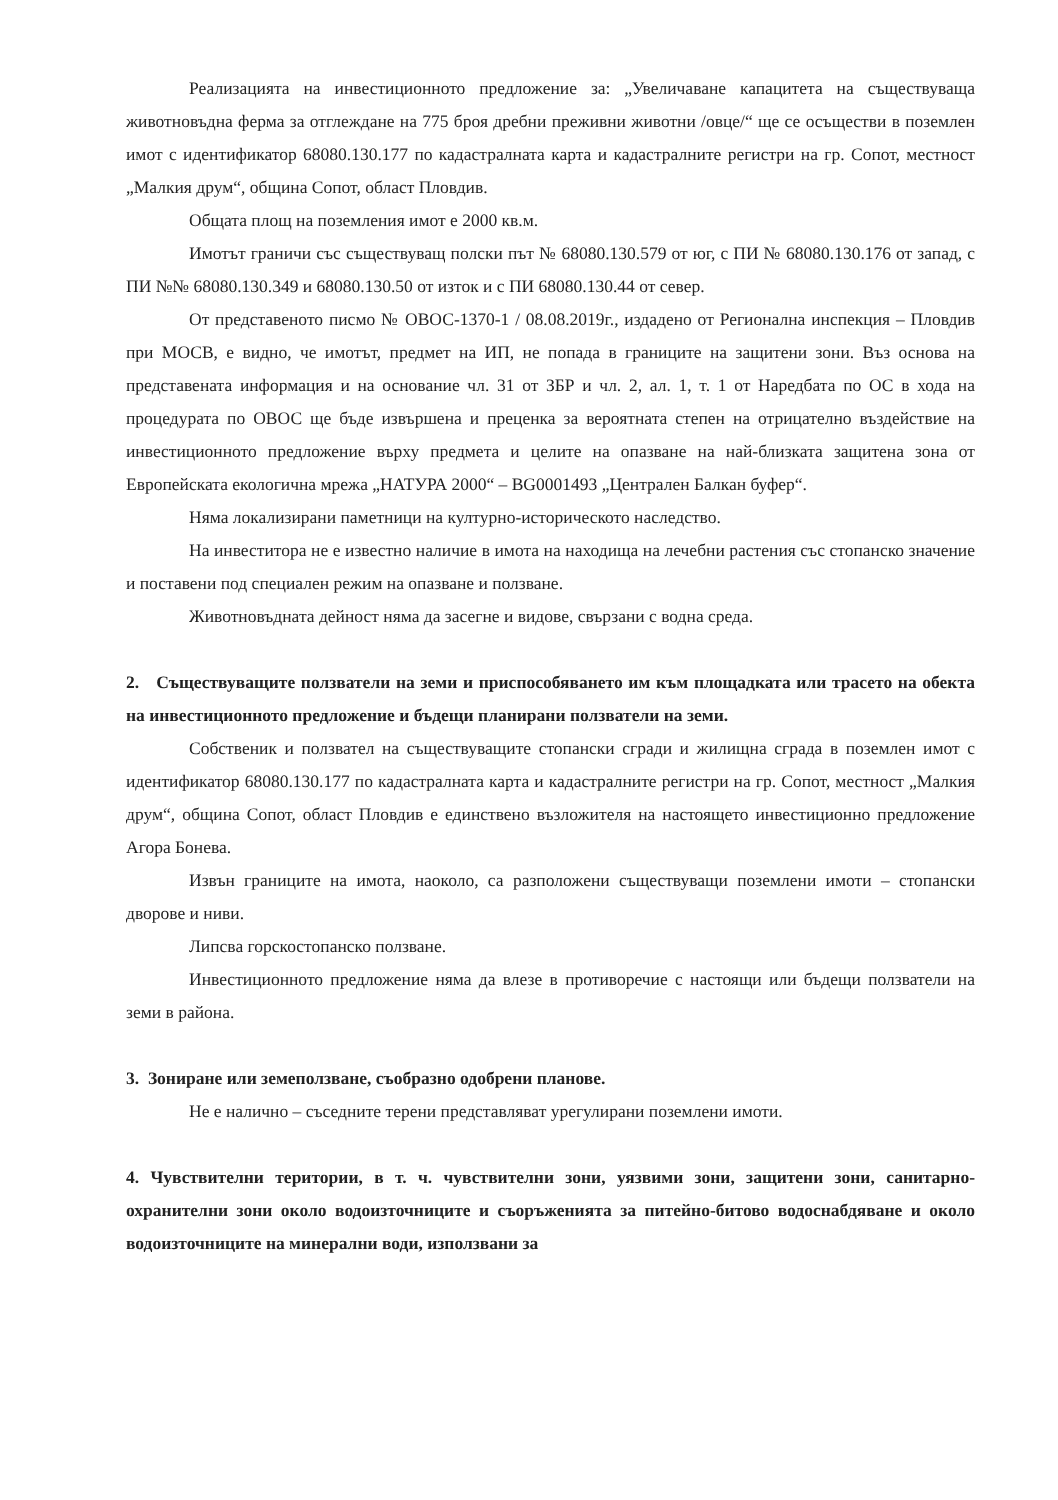Реализацията на инвестиционното предложение за: „Увеличаване капацитета на съществуваща животновъдна ферма за отглеждане на 775 броя дребни преживни животни /овце/“ ще се осъществи в поземлен имот с идентификатор 68080.130.177 по кадастралната карта и кадастралните регистри на гр. Сопот, местност „Малкия друм“, община Сопот, област Пловдив.
Общата площ на поземления имот е 2000 кв.м.
Имотът граничи със съществуващ полски път № 68080.130.579 от юг, с ПИ № 68080.130.176 от запад, с ПИ №№ 68080.130.349 и 68080.130.50 от изток и с ПИ 68080.130.44 от север.
От представеното писмо № ОВОС-1370-1 / 08.08.2019г., издадено от Регионална инспекция – Пловдив при МОСВ, е видно, че имотът, предмет на ИП, не попада в границите на защитени зони. Въз основа на представената информация и на основание чл. 31 от ЗБР и чл. 2, ал. 1, т. 1 от Наредбата по ОС в хода на процедурата по ОВОС ще бъде извършена и преценка за вероятната степен на отрицателно въздействие на инвестиционното предложение върху предмета и целите на опазване на най-близката защитена зона от Европейската екологична мрежа „НАТУРА 2000“ – BG0001493 „Централен Балкан буфер“.
Няма локализирани паметници на културно-историческото наследство.
На инвеститора не е известно наличие в имота на находища на лечебни растения със стопанско значение и поставени под специален режим на опазване и ползване.
Животновъдната дейност няма да засегне и видове, свързани с водна среда.
2. Съществуващите ползватели на земи и приспособяването им към площадката или трасето на обекта на инвестиционното предложение и бъдещи планирани ползватели на земи.
Собственик и ползвател на съществуващите стопански сгради и жилищна сграда в поземлен имот с идентификатор 68080.130.177 по кадастралната карта и кадастралните регистри на гр. Сопот, местност „Малкия друм“, община Сопот, област Пловдив е единствено възложителя на настоящето инвестиционно предложение Агора Бонева.
Извън границите на имота, наоколо, са разположени съществуващи поземлени имоти – стопански дворове и ниви.
Липсва горскостопанско ползване.
Инвестиционното предложение няма да влезе в противоречие с настоящи или бъдещи ползватели на земи в района.
3. Зониране или земеползване, съобразно одобрени планове.
Не е налично – съседните терени представляват урегулирани поземлени имоти.
4. Чувствителни територии, в т. ч. чувствителни зони, уязвими зони, защитени зони, санитарно-охранителни зони около водоизточниците и съоръженията за питейно-битово водоснабдяване и около водоизточниците на минерални води, използвани за